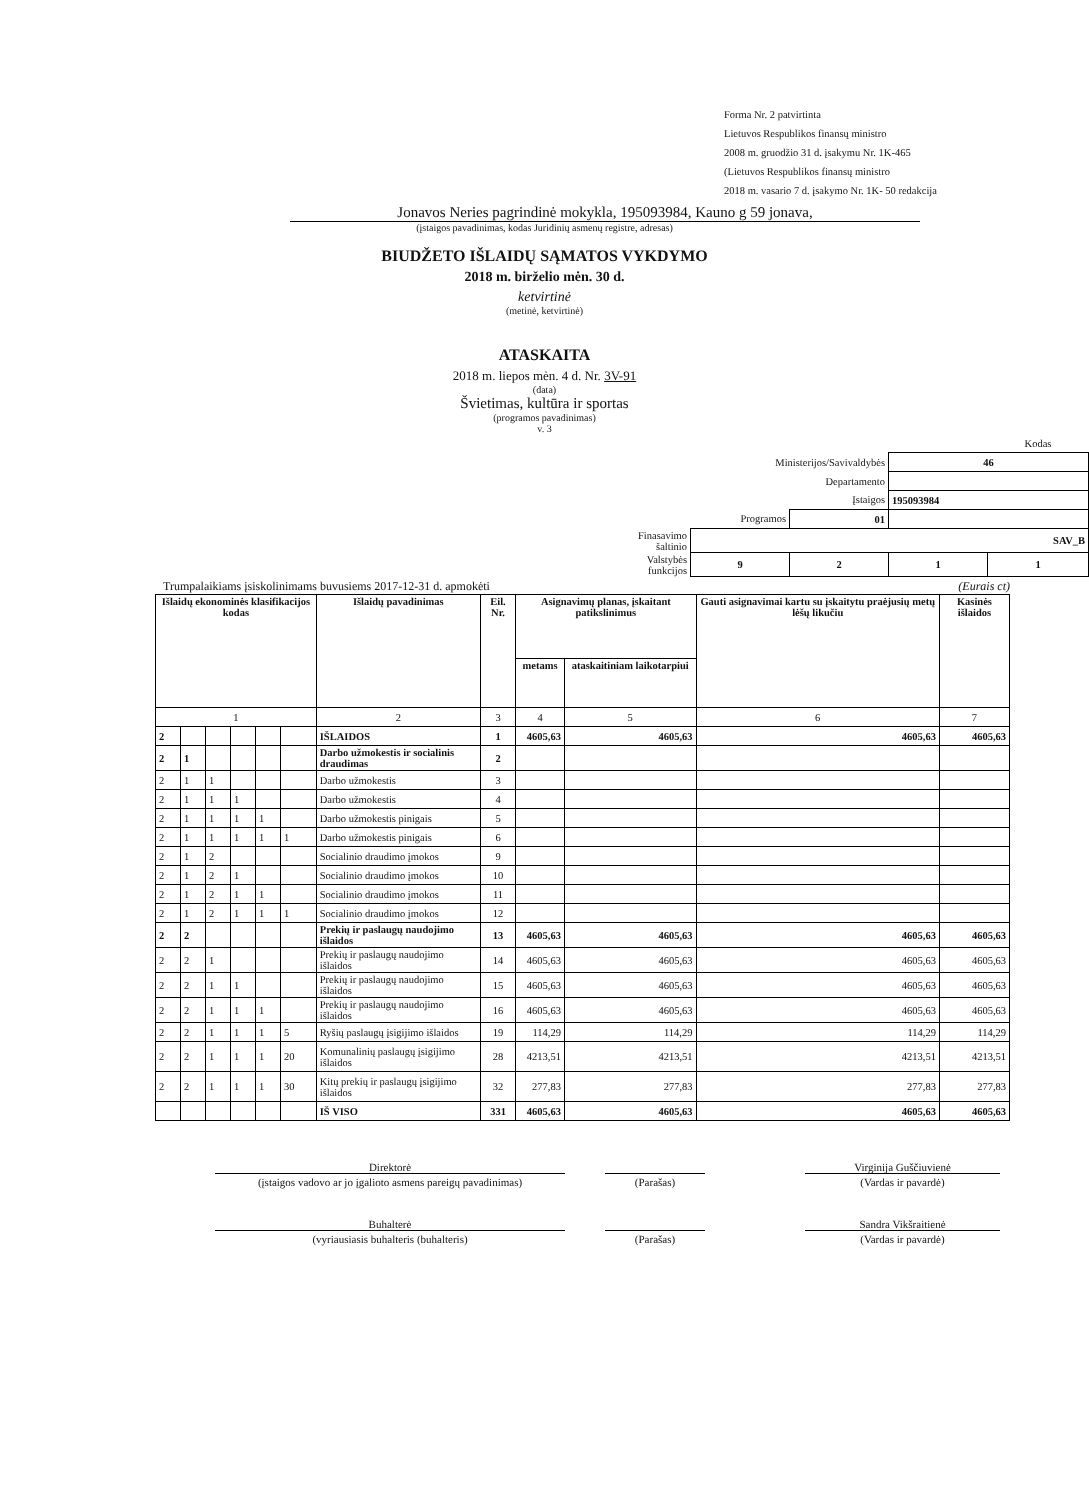Forma Nr. 2 patvirtinta
Lietuvos Respublikos finansų ministro
2008 m. gruodžio 31 d. įsakymu Nr. 1K-465
(Lietuvos Respublikos finansų ministro
2018 m. vasario 7 d. įsakymo Nr. 1K- 50 redakcija
Jonavos Neries pagrindinė mokykla, 195093984, Kauno g 59 jonava,
(įstaigos pavadinimas, kodas Juridinių asmenų registre, adresas)
BIUDŽETO IŠLAIDŲ SĄMATOS VYKDYMO
2018 m. birželio mėn. 30 d.
ketvirtinė
(metinė, ketvirtinė)
ATASKAITA
2018 m. liepos mėn. 4 d. Nr. 3V-91
(data)
Švietimas, kultūra ir sportas
(programos pavadinimas)
v. 3
| | | | | Kodas |
| Ministerijos/Savivaldybės | | | 46 | |
| Departamento | | | | |
| Įstaigos | | | 195093984 | |
| Programos | | 01 | | |
| Finasavimo šaltinio | SAV_B | | | |
| Valstybės funkcijos | 9 | 2 | 1 | 1 |
Trumpalaikiams įsiskolinimams buvusiems 2017-12-31 d. apmokėti (Eurais ct)
| Išlaidų ekonominės klasifikacijos kodas | | | | | | Išlaidų pavadinimas | Eil. Nr. | Asignavimų planas, įskaitant patikslinimus | | Gauti asignavimai kartu su įskaitytu praėjusių metų lėšų likučiu | Kasinės išlaidos |
| --- | --- | --- | --- | --- | --- | --- | --- | --- | --- | --- | --- |
| | | | | | | | | metams | ataskaitiniam laikotarpiui | | |
| 1 | | | | | | 2 | 3 | 4 | 5 | 6 | 7 |
| 2 | | | | | | IŠLAIDOS | 1 | 4605,63 | 4605,63 | 4605,63 | 4605,63 |
| 2 | 1 | | | | | Darbo užmokestis ir socialinis draudimas | 2 | | | | |
| 2 | 1 | 1 | | | | Darbo užmokestis | 3 | | | | |
| 2 | 1 | 1 | 1 | | | Darbo užmokestis | 4 | | | | |
| 2 | 1 | 1 | 1 | 1 | | Darbo užmokestis pinigais | 5 | | | | |
| 2 | 1 | 1 | 1 | 1 | 1 | Darbo užmokestis pinigais | 6 | | | | |
| 2 | 1 | 2 | | | | Socialinio draudimo įmokos | 9 | | | | |
| 2 | 1 | 2 | 1 | | | Socialinio draudimo įmokos | 10 | | | | |
| 2 | 1 | 2 | 1 | 1 | | Socialinio draudimo įmokos | 11 | | | | |
| 2 | 1 | 2 | 1 | 1 | 1 | Socialinio draudimo įmokos | 12 | | | | |
| 2 | 2 | | | | | Prekių ir paslaugų naudojimo išlaidos | 13 | 4605,63 | 4605,63 | 4605,63 | 4605,63 |
| 2 | 2 | 1 | | | | Prekių ir paslaugų naudojimo išlaidos | 14 | 4605,63 | 4605,63 | 4605,63 | 4605,63 |
| 2 | 2 | 1 | 1 | | | Prekių ir paslaugų naudojimo išlaidos | 15 | 4605,63 | 4605,63 | 4605,63 | 4605,63 |
| 2 | 2 | 1 | 1 | 1 | | Prekių ir paslaugų naudojimo išlaidos | 16 | 4605,63 | 4605,63 | 4605,63 | 4605,63 |
| 2 | 2 | 1 | 1 | 1 | 5 | Ryšių paslaugų įsigijimo išlaidos | 19 | 114,29 | 114,29 | 114,29 | 114,29 |
| 2 | 2 | 1 | 1 | 1 | 20 | Komunalinių paslaugų įsigijimo išlaidos | 28 | 4213,51 | 4213,51 | 4213,51 | 4213,51 |
| 2 | 2 | 1 | 1 | 1 | 30 | Kitų prekių ir paslaugų įsigijimo išlaidos | 32 | 277,83 | 277,83 | 277,83 | 277,83 |
| | | | | | | IŠ VISO | 331 | 4605,63 | 4605,63 | 4605,63 | 4605,63 |
Direktorė Virginija Guščiuvienė
(įstaigos vadovo ar jo įgalioto asmens pareigų pavadinimas)
(Parašas) (Vardas ir pavardė)
Buhalterė Sandra Vikšraitienė
(vyriausiasis buhalteris (buhalteris) (Parašas) (Vardas ir pavardė)